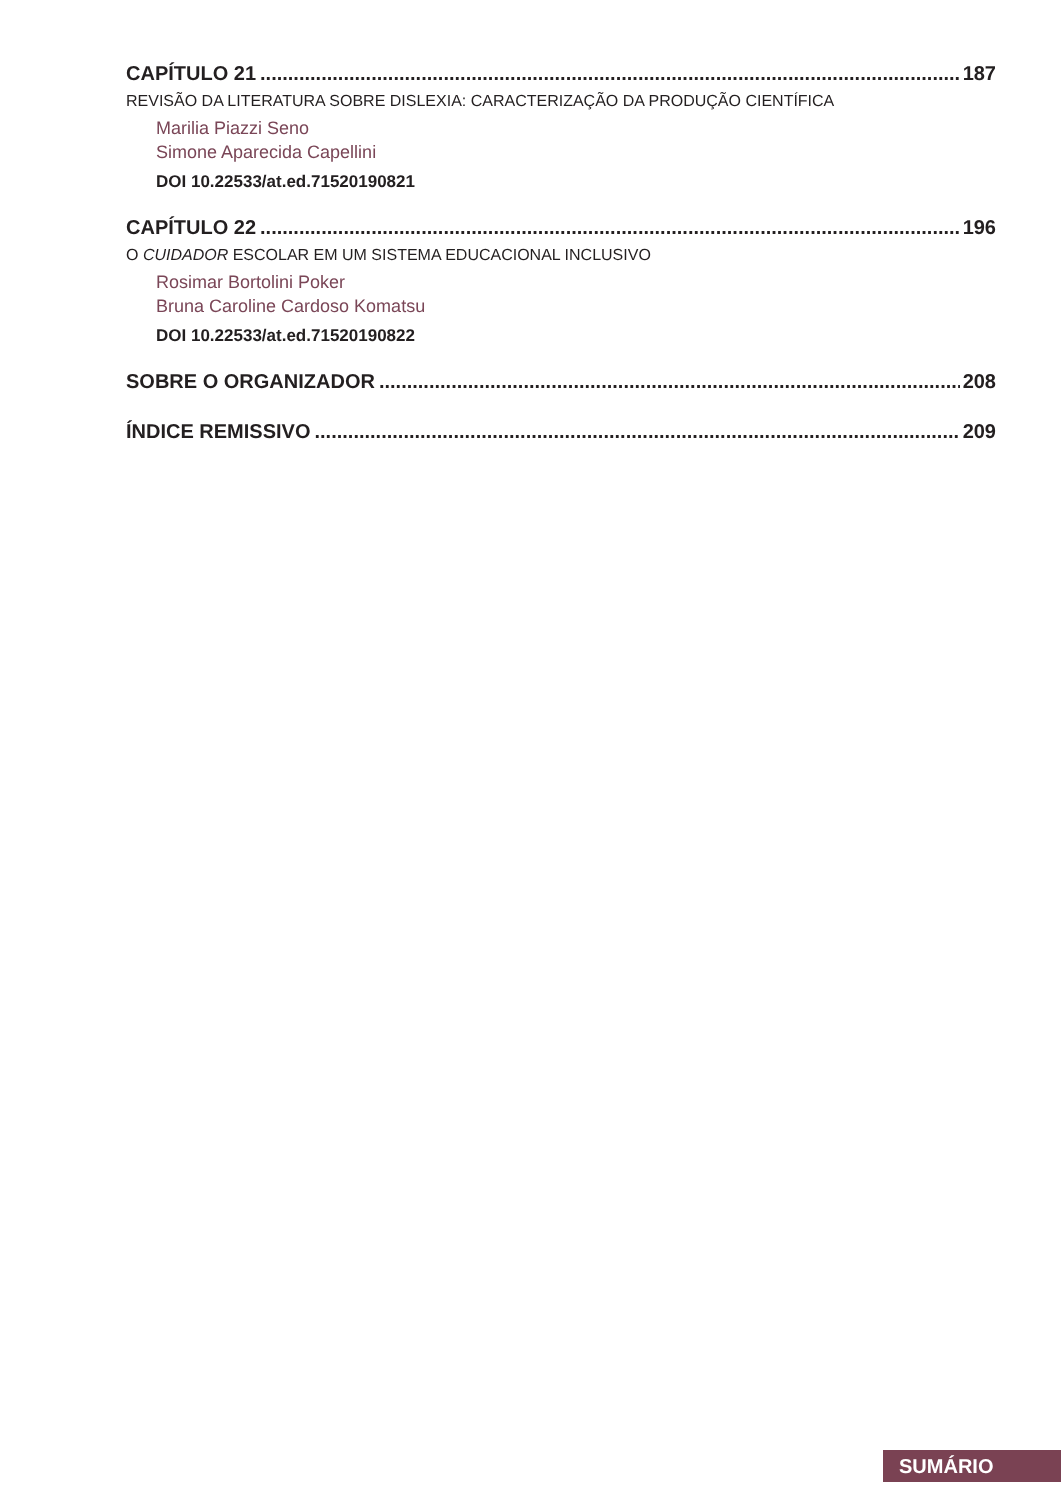CAPÍTULO 21 187
REVISÃO DA LITERATURA SOBRE DISLEXIA: CARACTERIZAÇÃO DA PRODUÇÃO CIENTÍFICA
Marilia Piazzi Seno
Simone Aparecida Capellini
DOI 10.22533/at.ed.71520190821
CAPÍTULO 22 196
O CUIDADOR ESCOLAR EM UM SISTEMA EDUCACIONAL INCLUSIVO
Rosimar Bortolini Poker
Bruna Caroline Cardoso Komatsu
DOI 10.22533/at.ed.71520190822
SOBRE O ORGANIZADOR 208
ÍNDICE REMISSIVO 209
SUMÁRIO